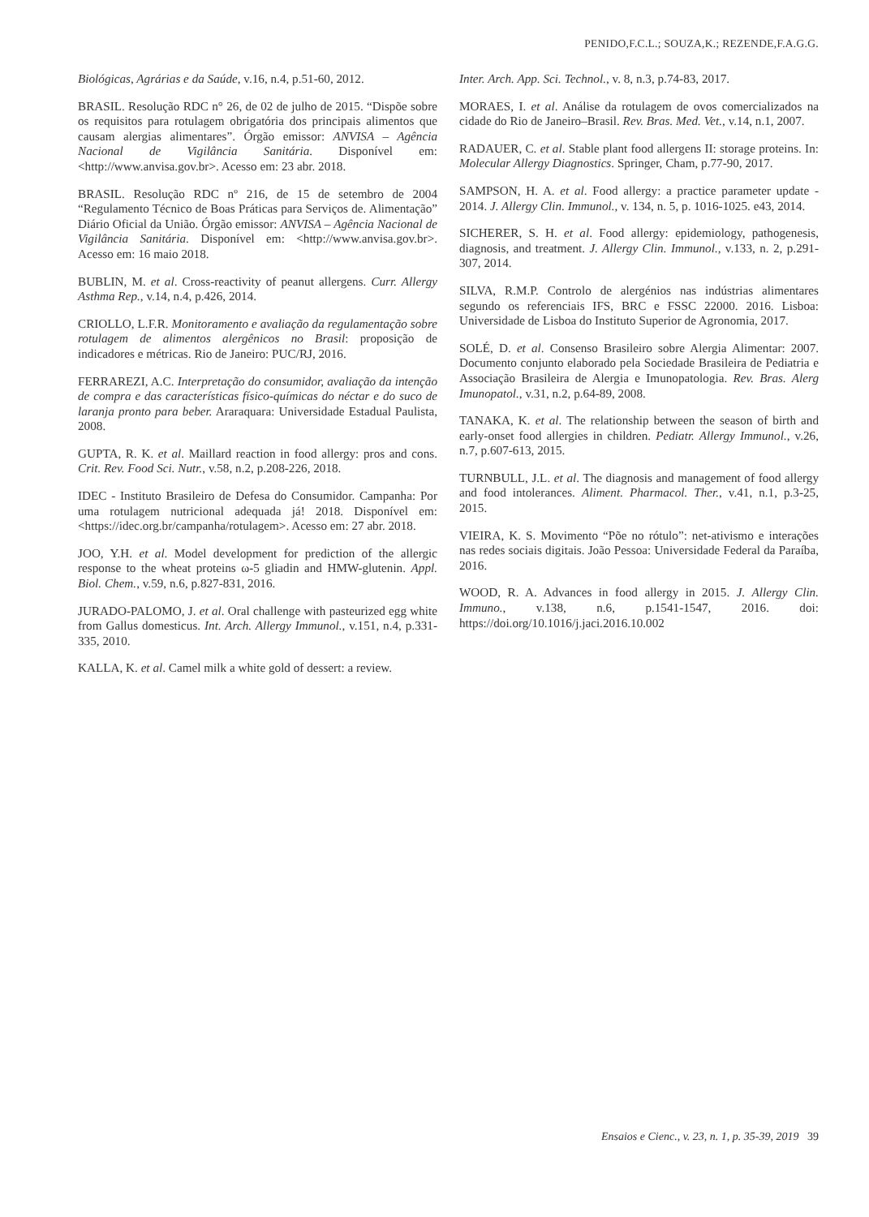PENIDO,F.C.L.; SOUZA,K.; REZENDE,F.A.G.G.
Biológicas, Agrárias e da Saúde, v.16, n.4, p.51-60, 2012.
BRASIL. Resolução RDC n° 26, de 02 de julho de 2015. “Dispõe sobre os requisitos para rotulagem obrigatória dos principais alimentos que causam alergias alimentares”. Órgão emissor: ANVISA – Agência Nacional de Vigilância Sanitária. Disponível em: <http://www.anvisa.gov.br>. Acesso em: 23 abr. 2018.
BRASIL. Resolução RDC nº 216, de 15 de setembro de 2004 “Regulamento Técnico de Boas Práticas para Serviços de. Alimentação” Diário Oficial da União. Órgão emissor: ANVISA – Agência Nacional de Vigilância Sanitária. Disponível em: <http://www.anvisa.gov.br>. Acesso em: 16 maio 2018.
BUBLIN, M. et al. Cross-reactivity of peanut allergens. Curr. Allergy Asthma Rep., v.14, n.4, p.426, 2014.
CRIOLLO, L.F.R. Monitoramento e avaliação da regulamentação sobre rotulagem de alimentos alergênicos no Brasil: proposição de indicadores e métricas. Rio de Janeiro: PUC/RJ, 2016.
FERRAREZI, A.C. Interpretação do consumidor, avaliação da intenção de compra e das características físico-químicas do néctar e do suco de laranja pronto para beber. Araraquara: Universidade Estadual Paulista, 2008.
GUPTA, R. K. et al. Maillard reaction in food allergy: pros and cons. Crit. Rev. Food Sci. Nutr., v.58, n.2, p.208-226, 2018.
IDEC - Instituto Brasileiro de Defesa do Consumidor. Campanha: Por uma rotulagem nutricional adequada já! 2018. Disponível em: <https://idec.org.br/campanha/rotulagem>. Acesso em: 27 abr. 2018.
JOO, Y.H. et al. Model development for prediction of the allergic response to the wheat proteins ω-5 gliadin and HMW-glutenin. Appl. Biol. Chem., v.59, n.6, p.827-831, 2016.
JURADO-PALOMO, J. et al. Oral challenge with pasteurized egg white from Gallus domesticus. Int. Arch. Allergy Immunol., v.151, n.4, p.331-335, 2010.
KALLA, K. et al. Camel milk a white gold of dessert: a review.
Inter. Arch. App. Sci. Technol., v. 8, n.3, p.74-83, 2017.
MORAES, I. et al. Análise da rotulagem de ovos comercializados na cidade do Rio de Janeiro–Brasil. Rev. Bras. Med. Vet., v.14, n.1, 2007.
RADAUER, C. et al. Stable plant food allergens II: storage proteins. In: Molecular Allergy Diagnostics. Springer, Cham, p.77-90, 2017.
SAMPSON, H. A. et al. Food allergy: a practice parameter update - 2014. J. Allergy Clin. Immunol., v. 134, n. 5, p. 1016-1025. e43, 2014.
SICHERER, S. H. et al. Food allergy: epidemiology, pathogenesis, diagnosis, and treatment. J. Allergy Clin. Immunol., v.133, n. 2, p.291-307, 2014.
SILVA, R.M.P. Controlo de alergénios nas indústrias alimentares segundo os referenciais IFS, BRC e FSSC 22000. 2016. Lisboa: Universidade de Lisboa do Instituto Superior de Agronomia, 2017.
SOLÉ, D. et al. Consenso Brasileiro sobre Alergia Alimentar: 2007. Documento conjunto elaborado pela Sociedade Brasileira de Pediatria e Associação Brasileira de Alergia e Imunopatologia. Rev. Bras. Alerg Imunopatol., v.31, n.2, p.64-89, 2008.
TANAKA, K. et al. The relationship between the season of birth and early-onset food allergies in children. Pediatr. Allergy Immunol., v.26, n.7, p.607-613, 2015.
TURNBULL, J.L. et al. The diagnosis and management of food allergy and food intolerances. Aliment. Pharmacol. Ther., v.41, n.1, p.3-25, 2015.
VIEIRA, K. S. Movimento “Põe no rótulo”: net-ativismo e interações nas redes sociais digitais. João Pessoa: Universidade Federal da Paraíba, 2016.
WOOD, R. A. Advances in food allergy in 2015. J. Allergy Clin. Immuno., v.138, n.6, p.1541-1547, 2016. doi: https://doi.org/10.1016/j.jaci.2016.10.002
Ensaios e Cienc., v. 23, n. 1, p. 35-39, 2019 39